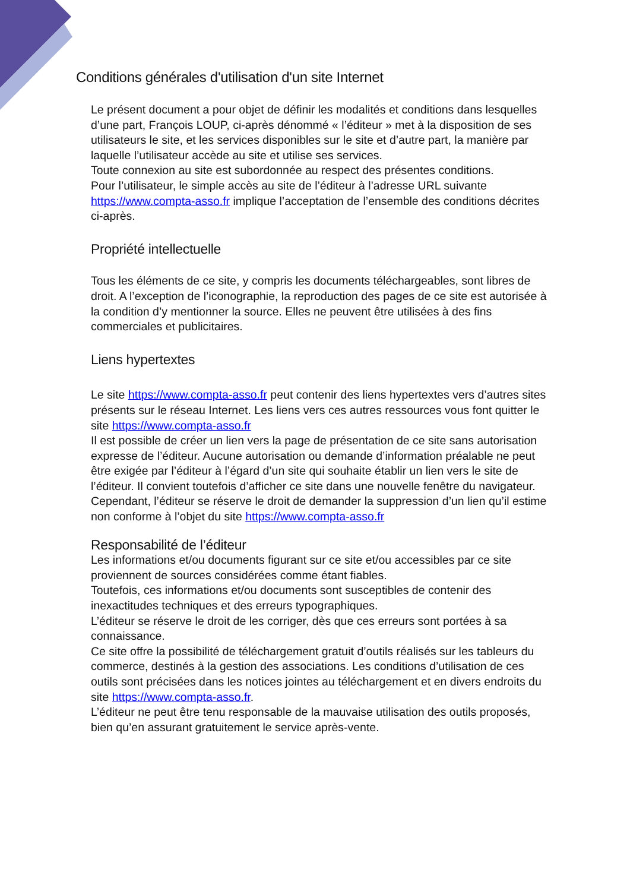Conditions générales d'utilisation d'un site Internet
Le présent document a pour objet de définir les modalités et conditions dans lesquelles d’une part, François LOUP, ci-après dénommé « l’éditeur » met à la disposition de ses utilisateurs le site, et les services disponibles sur le site et d’autre part, la manière par laquelle l’utilisateur accède au site et utilise ses services.
Toute connexion au site est subordonnée au respect des présentes conditions.
Pour l’utilisateur, le simple accès au site de l’éditeur à l’adresse URL suivante https://www.compta-asso.fr implique l’acceptation de l’ensemble des conditions décrites ci-après.
Propriété intellectuelle
Tous les éléments de ce site, y compris les documents téléchargeables, sont libres de droit. A l’exception de l’iconographie, la reproduction des pages de ce site est autorisée à la condition d’y mentionner la source. Elles ne peuvent être utilisées à des fins commerciales et publicitaires.
Liens hypertextes
Le site https://www.compta-asso.fr peut contenir des liens hypertextes vers d’autres sites présents sur le réseau Internet. Les liens vers ces autres ressources vous font quitter le site https://www.compta-asso.fr
Il est possible de créer un lien vers la page de présentation de ce site sans autorisation expresse de l’éditeur. Aucune autorisation ou demande d’information préalable ne peut être exigée par l’éditeur à l’égard d’un site qui souhaite établir un lien vers le site de l’éditeur. Il convient toutefois d’afficher ce site dans une nouvelle fenêtre du navigateur. Cependant, l’éditeur se réserve le droit de demander la suppression d’un lien qu’il estime non conforme à l’objet du site https://www.compta-asso.fr
Responsabilité de l’éditeur
Les informations et/ou documents figurant sur ce site et/ou accessibles par ce site proviennent de sources considérées comme étant fiables.
Toutefois, ces informations et/ou documents sont susceptibles de contenir des inexactitudes techniques et des erreurs typographiques.
L’éditeur se réserve le droit de les corriger, dès que ces erreurs sont portées à sa connaissance.
Ce site offre la possibilité de téléchargement gratuit d’outils réalisés sur les tableurs du commerce, destinés à la gestion des associations. Les conditions d’utilisation de ces outils sont précisées dans les notices jointes au téléchargement et en divers endroits du site https://www.compta-asso.fr.
L’éditeur ne peut être tenu responsable de la mauvaise utilisation des outils proposés, bien qu’en assurant gratuitement le service après-vente.